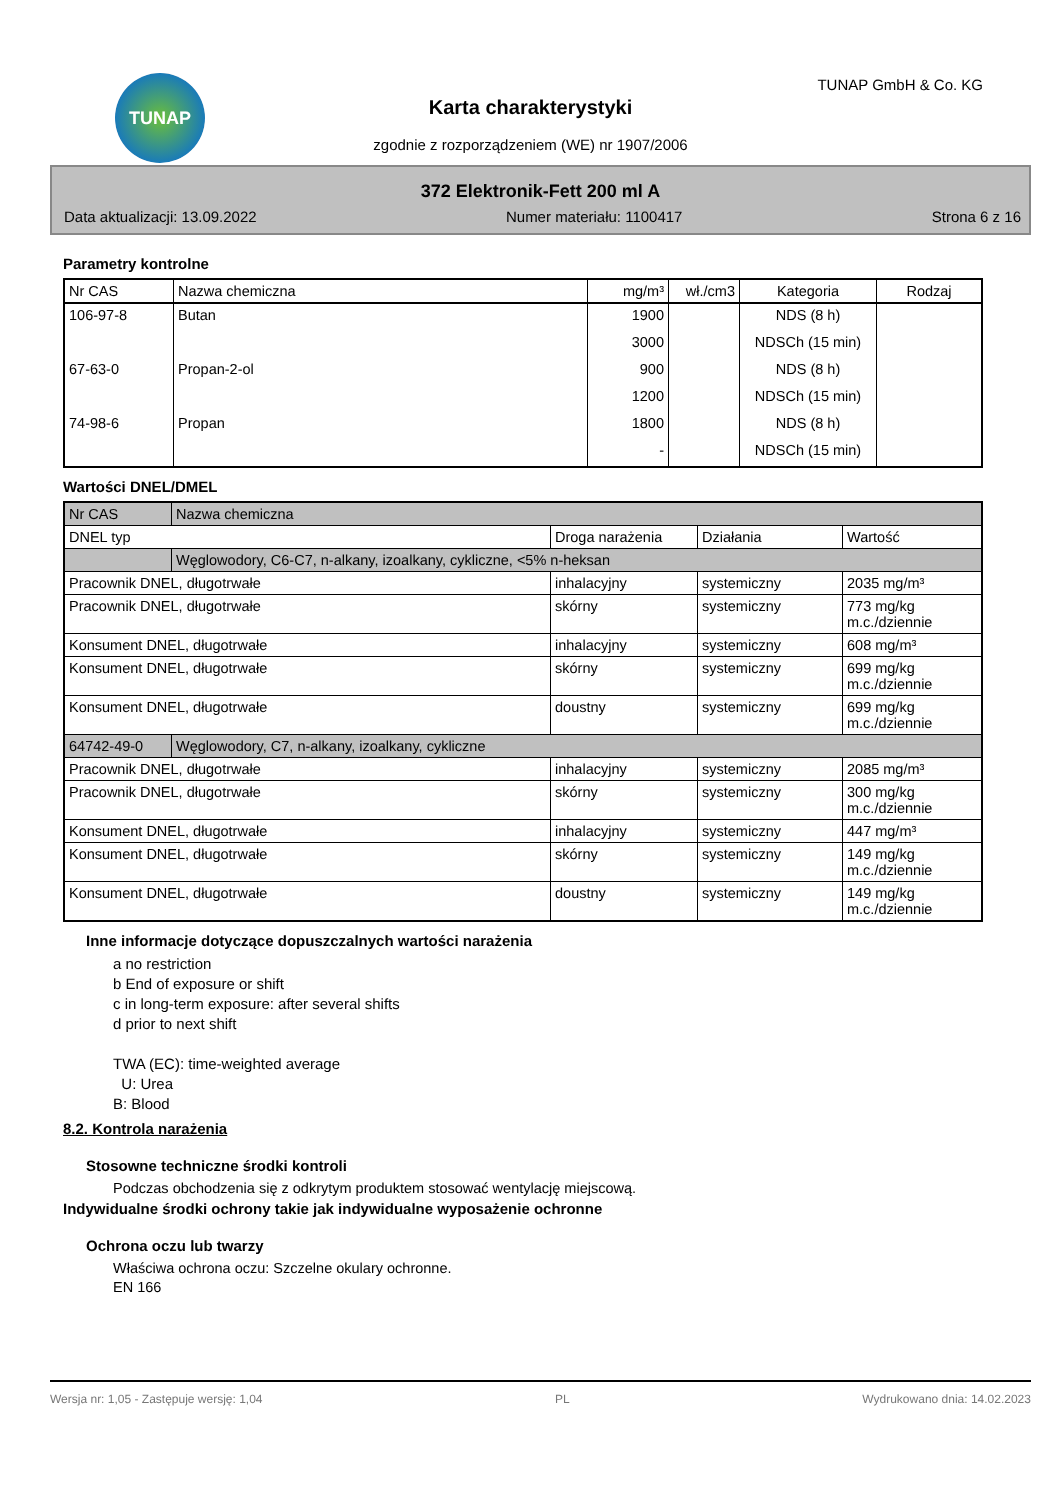TUNAP TUNAP GmbH & Co. KG
Karta charakterystyki
zgodnie z rozporządzeniem (WE) nr 1907/2006
372 Elektronik-Fett 200 ml A
Data aktualizacji: 13.09.2022 Numer materiału: 1100417 Strona 6 z 16
Parametry kontrolne
| Nr CAS | Nazwa chemiczna | mg/m³ | wł./cm3 | Kategoria | Rodzaj |
| --- | --- | --- | --- | --- | --- |
| 106-97-8 | Butan | 1900 | | NDS (8 h) | |
| | | 3000 | | NDSCh (15 min) | |
| 67-63-0 | Propan-2-ol | 900 | | NDS (8 h) | |
| | | 1200 | | NDSCh (15 min) | |
| 74-98-6 | Propan | 1800 | | NDS (8 h) | |
| | | - | | NDSCh (15 min) | |
Wartości DNEL/DMEL
| Nr CAS | Nazwa chemiczna | | | |
| --- | --- | --- | --- | --- |
| DNEL typ | | Droga narażenia | Działania | Wartość |
| | Węglowodory, C6-C7, n-alkany, izoalkany, cykliczne, <5% n-heksan | | | |
| Pracownik DNEL, długotrwałe | | inhalacyjny | systemiczny | 2035 mg/m³ |
| Pracownik DNEL, długotrwałe | | skórny | systemiczny | 773 mg/kg m.c./dziennie |
| Konsument DNEL, długotrwałe | | inhalacyjny | systemiczny | 608 mg/m³ |
| Konsument DNEL, długotrwałe | | skórny | systemiczny | 699 mg/kg m.c./dziennie |
| Konsument DNEL, długotrwałe | | doustny | systemiczny | 699 mg/kg m.c./dziennie |
| 64742-49-0 | Węglowodory, C7, n-alkany, izoalkany, cykliczne | | | |
| Pracownik DNEL, długotrwałe | | inhalacyjny | systemiczny | 2085 mg/m³ |
| Pracownik DNEL, długotrwałe | | skórny | systemiczny | 300 mg/kg m.c./dziennie |
| Konsument DNEL, długotrwałe | | inhalacyjny | systemiczny | 447 mg/m³ |
| Konsument DNEL, długotrwałe | | skórny | systemiczny | 149 mg/kg m.c./dziennie |
| Konsument DNEL, długotrwałe | | doustny | systemiczny | 149 mg/kg m.c./dziennie |
Inne informacje dotyczące dopuszczalnych wartości narażenia
a no restriction
b End of exposure or shift
c in long-term exposure: after several shifts
d prior to next shift
TWA (EC): time-weighted average
U: Urea
B: Blood
8.2. Kontrola narażenia
Stosowne techniczne środki kontroli
Podczas obchodzenia się z odkrytym produktem stosować wentylację miejscową.
Indywidualne środki ochrony takie jak indywidualne wyposażenie ochronne
Ochrona oczu lub twarzy
Właściwa ochrona oczu: Szczelne okulary ochronne.
EN 166
Wersja nr: 1,05 - Zastępuje wersję: 1,04 PL Wydrukowano dnia: 14.02.2023